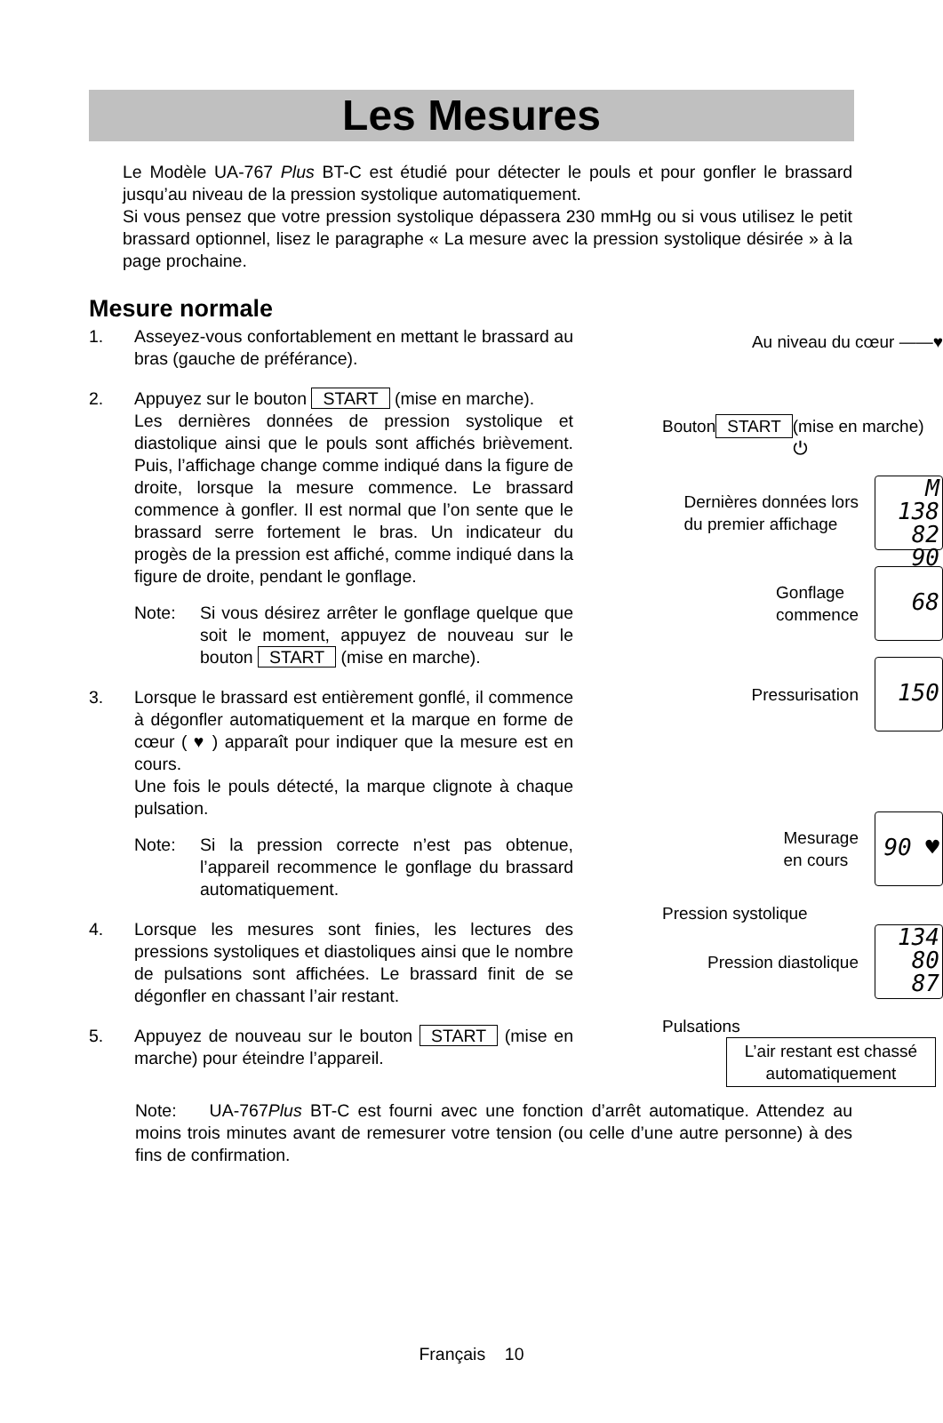Les Mesures
Le Modèle UA-767 Plus BT-C est étudié pour détecter le pouls et pour gonfler le brassard jusqu’au niveau de la pression systolique automatiquement.
Si vous pensez que votre pression systolique dépassera 230 mmHg ou si vous utilisez le petit brassard optionnel, lisez le paragraphe « La mesure avec la pression systolique désirée » à la page prochaine.
Mesure normale
1. Asseyez-vous confortablement en mettant le brassard au bras (gauche de préférance).
2. Appuyez sur le bouton START (mise en marche).
Les dernières données de pression systolique et diastolique ainsi que le pouls sont affichés brièvement. Puis, l’affichage change comme indiqué dans la figure de droite, lorsque la mesure commence. Le brassard commence à gonfler. Il est normal que l’on sente que le brassard serre fortement le bras. Un indicateur du progès de la pression est affiché, comme indiqué dans la figure de droite, pendant le gonflage.
Note: Si vous désirez arrêter le gonflage quelque que soit le moment, appuyez de nouveau sur le bouton START (mise en marche).
3. Lorsque le brassard est entièrement gonflé, il commence à dégonfler automatiquement et la marque en forme de cœur ( ♥ ) apparaît pour indiquer que la mesure est en cours.
Une fois le pouls détecté, la marque clignote à chaque pulsation.
Note: Si la pression correcte n’est pas obtenue, l’appareil recommence le gonflage du brassard automatiquement.
4. Lorsque les mesures sont finies, les lectures des pressions systoliques et diastoliques ainsi que le nombre de pulsations sont affichées. Le brassard finit de se dégonfler en chassant l’air restant.
5. Appuyez de nouveau sur le bouton START (mise en marche) pour éteindre l’appareil.
Au niveau du cœur ——♥
Bouton START
(mise en marche) ⏻
Dernières données lors
du premier affichage
M 138
82
90
Gonflage
commence
68
Pressurisation
150
Mesurage
en cours
90 ♥
Pression systolique
Pression diastolique
134
80
87
Pulsations
L’air restant est chassé automatiquement
Note: UA-767Plus BT-C est fourni avec une fonction d’arrêt automatique. Attendez au moins trois minutes avant de remesurer votre tension (ou celle d’une autre personne) à des fins de confirmation.
Français 10